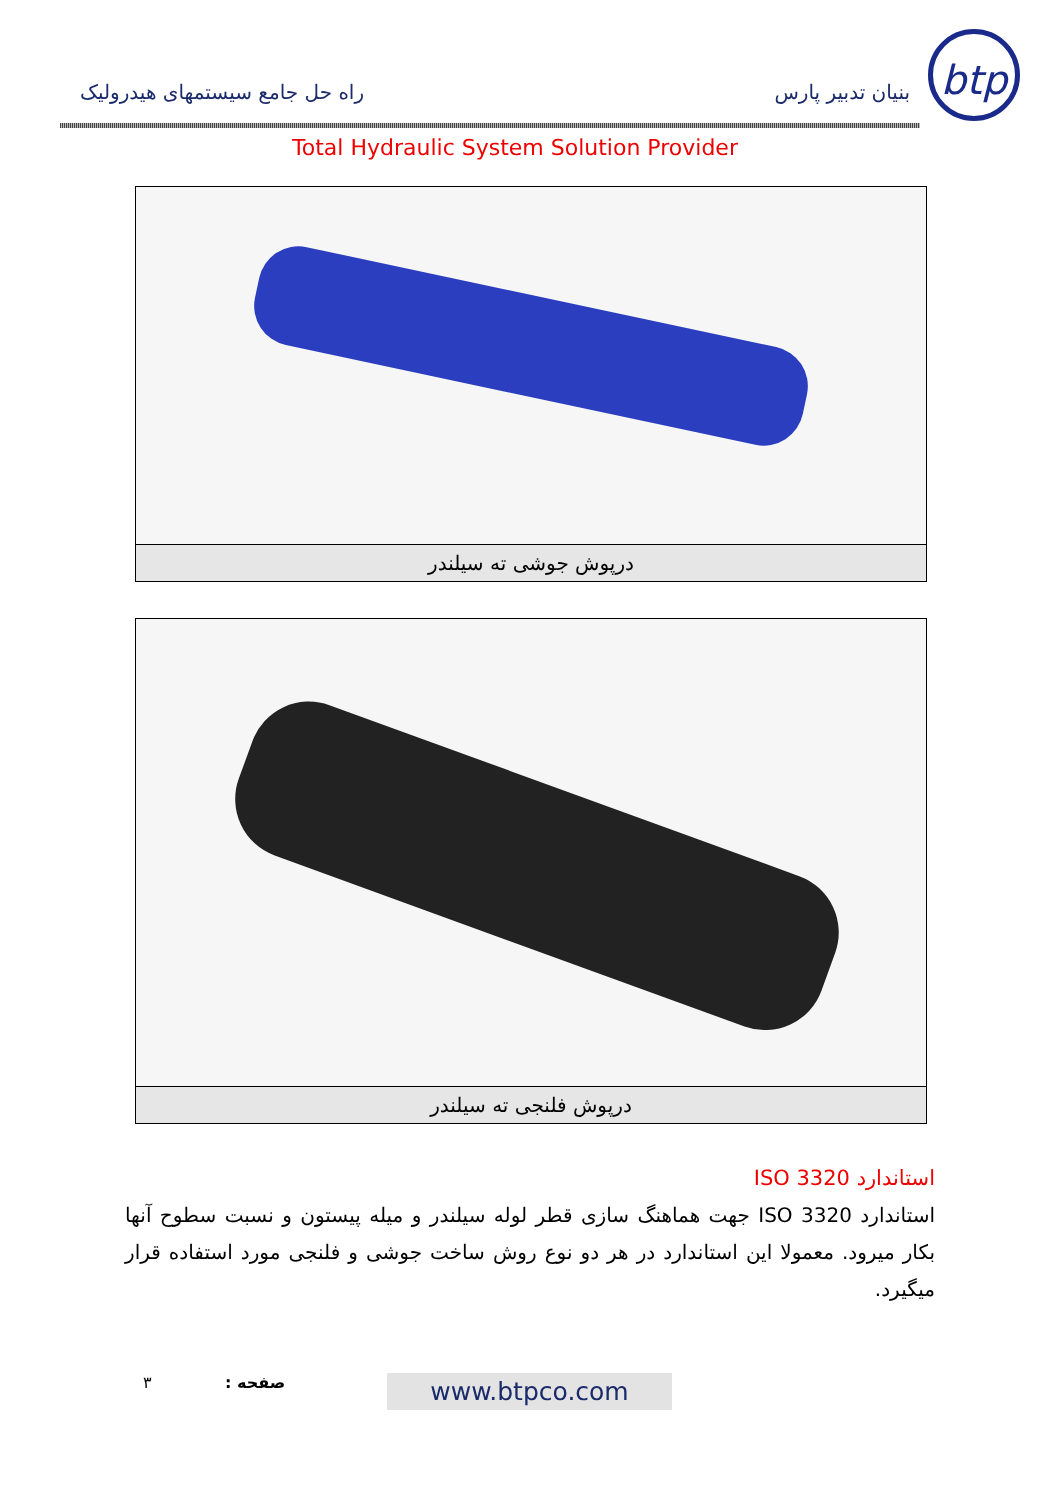btp
بنیان تدبیر پارس راه حل جامع سیستمهای هیدرولیک
Total Hydraulic System Solution Provider
درپوش جوشی ته سیلندر
درپوش فلنجی ته سیلندر
استاندارد ISO 3320
استاندارد ISO 3320 جهت هماهنگ سازی قطر لوله سیلندر و میله پیستون و نسبت سطوح آنها بکار میرود. معمولا این استاندارد در هر دو نوع روش ساخت جوشی و فلنجی مورد استفاده قرار میگیرد.
۳ صفحه : www.btpco.com